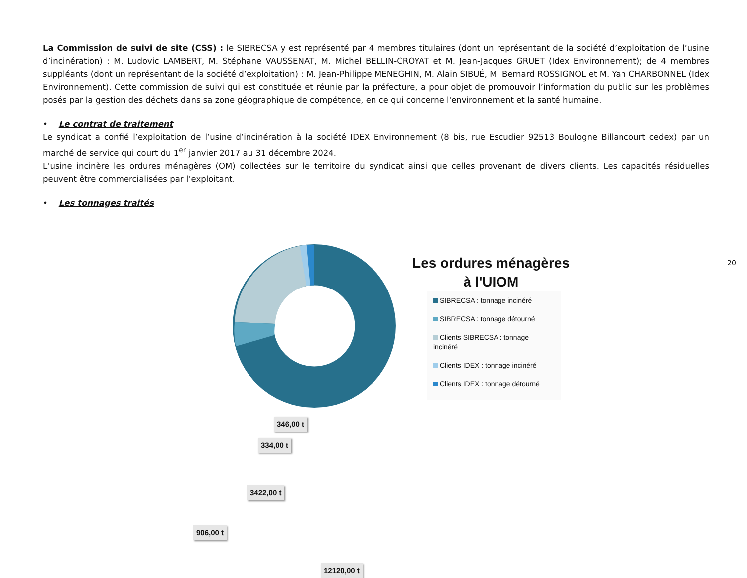La Commission de suivi de site (CSS) : le SIBRECSA y est représenté par 4 membres titulaires (dont un représentant de la société d’exploitation de l’usine d’incinération) : M. Ludovic LAMBERT, M. Stéphane VAUSSENAT, M. Michel BELLIN-CROYAT et M. Jean-Jacques GRUET (Idex Environnement); de 4 membres suppléants (dont un représentant de la société d’exploitation) : M. Jean-Philippe MENEGHIN, M. Alain SIBUÉ, M. Bernard ROSSIGNOL et M. Yan CHARBONNEL (Idex Environnement). Cette commission de suivi qui est constituée et réunie par la préfecture, a pour objet de promouvoir l’information du public sur les problèmes posés par la gestion des déchets dans sa zone géographique de compétence, en ce qui concerne l'environnement et la santé humaine.
• Le contrat de traitement
Le syndicat a confié l’exploitation de l’usine d’incinération à la société IDEX Environnement (8 bis, rue Escudier 92513 Boulogne Billancourt cedex) par un marché de service qui court du 1<sup>er</sup> janvier 2017 au 31 décembre 2024.
L’usine incinère les ordures ménagères (OM) collectées sur le territoire du syndicat ainsi que celles provenant de divers clients. Les capacités résiduelles peuvent être commercialisées par l’exploitant.
• Les tonnages traités
346,00 t
334,00 t
3422,00 t
906,00 t
12120,00 t
Les ordures ménagères à l'UIOM
SIBRECSA : tonnage incinéré
SIBRECSA : tonnage détourné
Clients SIBRECSA : tonnage incinéré
Clients IDEX : tonnage incinéré
Clients IDEX : tonnage détourné
20